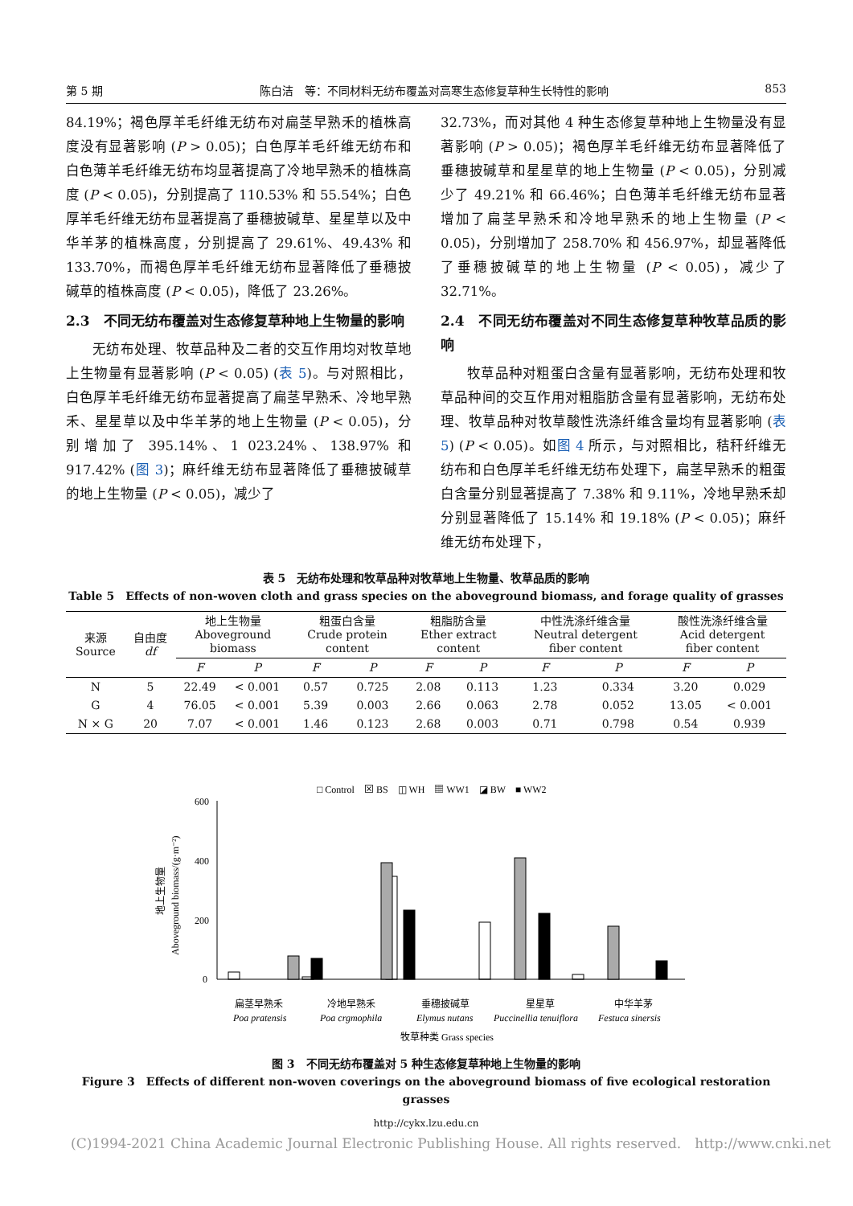第 5 期 陈白洁　等：不同材料无纺布覆盖对高寒生态修复草种生长特性的影响 853
84.19%；褐色厚羊毛纤维无纺布对扁茎早熟禾的植株高度没有显著影响 (P > 0.05)；白色厚羊毛纤维无纺布和白色薄羊毛纤维无纺布均显著提高了冷地早熟禾的植株高度 (P < 0.05)，分别提高了 110.53% 和 55.54%；白色厚羊毛纤维无纺布显著提高了垂穗披碱草、星星草以及中华羊茅的植株高度，分别提高了 29.61%、49.43% 和 133.70%，而褐色厚羊毛纤维无纺布显著降低了垂穗披碱草的植株高度 (P < 0.05)，降低了 23.26%。
2.3　不同无纺布覆盖对生态修复草种地上生物量的影响
无纺布处理、牧草品种及二者的交互作用均对牧草地上生物量有显著影响 (P < 0.05) (表 5)。与对照相比，白色厚羊毛纤维无纺布显著提高了扁茎早熟禾、冷地早熟禾、星星草以及中华羊茅的地上生物量 (P < 0.05)，分别增加了 395.14%、1 023.24%、138.97% 和 917.42% (图 3)；麻纤维无纺布显著降低了垂穗披碱草的地上生物量 (P < 0.05)，减少了
32.73%，而对其他 4 种生态修复草种地上生物量没有显著影响 (P > 0.05)；褐色厚羊毛纤维无纺布显著降低了垂穗披碱草和星星草的地上生物量 (P < 0.05)，分别减少了 49.21% 和 66.46%；白色薄羊毛纤维无纺布显著增加了扁茎早熟禾和冷地早熟禾的地上生物量 (P < 0.05)，分别增加了 258.70% 和 456.97%，却显著降低了垂穗披碱草的地上生物量 (P < 0.05)，减少了 32.71%。
2.4　不同无纺布覆盖对不同生态修复草种牧草品质的影响
牧草品种对粗蛋白含量有显著影响，无纺布处理和牧草品种间的交互作用对粗脂肪含量有显著影响，无纺布处理、牧草品种对牧草酸性洗涤纤维含量均有显著影响 (表 5) (P < 0.05)。如图 4 所示，与对照相比，秸秆纤维无纺布和白色厚羊毛纤维无纺布处理下，扁茎早熟禾的粗蛋白含量分别显著提高了 7.38% 和 9.11%，冷地早熟禾却分别显著降低了 15.14% 和 19.18% (P < 0.05)；麻纤维无纺布处理下，
表 5　无纺布处理和牧草品种对牧草地上生物量、牧草品质的影响
Table 5　Effects of non-woven cloth and grass species on the aboveground biomass, and forage quality of grasses
| 来源 Source | 自由度 df | 地上生物量 Aboveground biomass | | 粗蛋白含量 Crude protein content | | 粗脂肪含量 Ether extract content | | 中性洗涤纤维含量 Neutral detergent fiber content | | 酸性洗涤纤维含量 Acid detergent fiber content | |
| --- | --- | --- | --- | --- | --- | --- | --- | --- | --- | --- | --- |
| | | F | P | F | P | F | P | F | P | F | P |
| N | 5 | 22.49 | < 0.001 | 0.57 | 0.725 | 2.08 | 0.113 | 1.23 | 0.334 | 3.20 | 0.029 |
| G | 4 | 76.05 | < 0.001 | 5.39 | 0.003 | 2.66 | 0.063 | 2.78 | 0.052 | 13.05 | < 0.001 |
| N × G | 20 | 7.07 | < 0.001 | 1.46 | 0.123 | 2.68 | 0.003 | 0.71 | 0.798 | 0.54 | 0.939 |
□ Control　⊠ BS　◫ WH　▦ WW1　◪ BW　■ WW2
600
400
200
0
Aboveground biomass/(g·m⁻²)
地上生物量
扁茎早熟禾
冷地早熟禾
垂穗披碱草
星星草
中华羊茅
Poa pratensis
Poa crgmophila
Elymus nutans
Puccinellia tenuiflora
Festuca sinersis
牧草种类 Grass species
图 3　不同无纺布覆盖对 5 种生态修复草种地上生物量的影响
Figure 3　Effects of different non-woven coverings on the aboveground biomass of five ecological restoration grasses
http://cykx.lzu.edu.cn
(C)1994-2021 China Academic Journal Electronic Publishing House. All rights reserved.　http://www.cnki.net